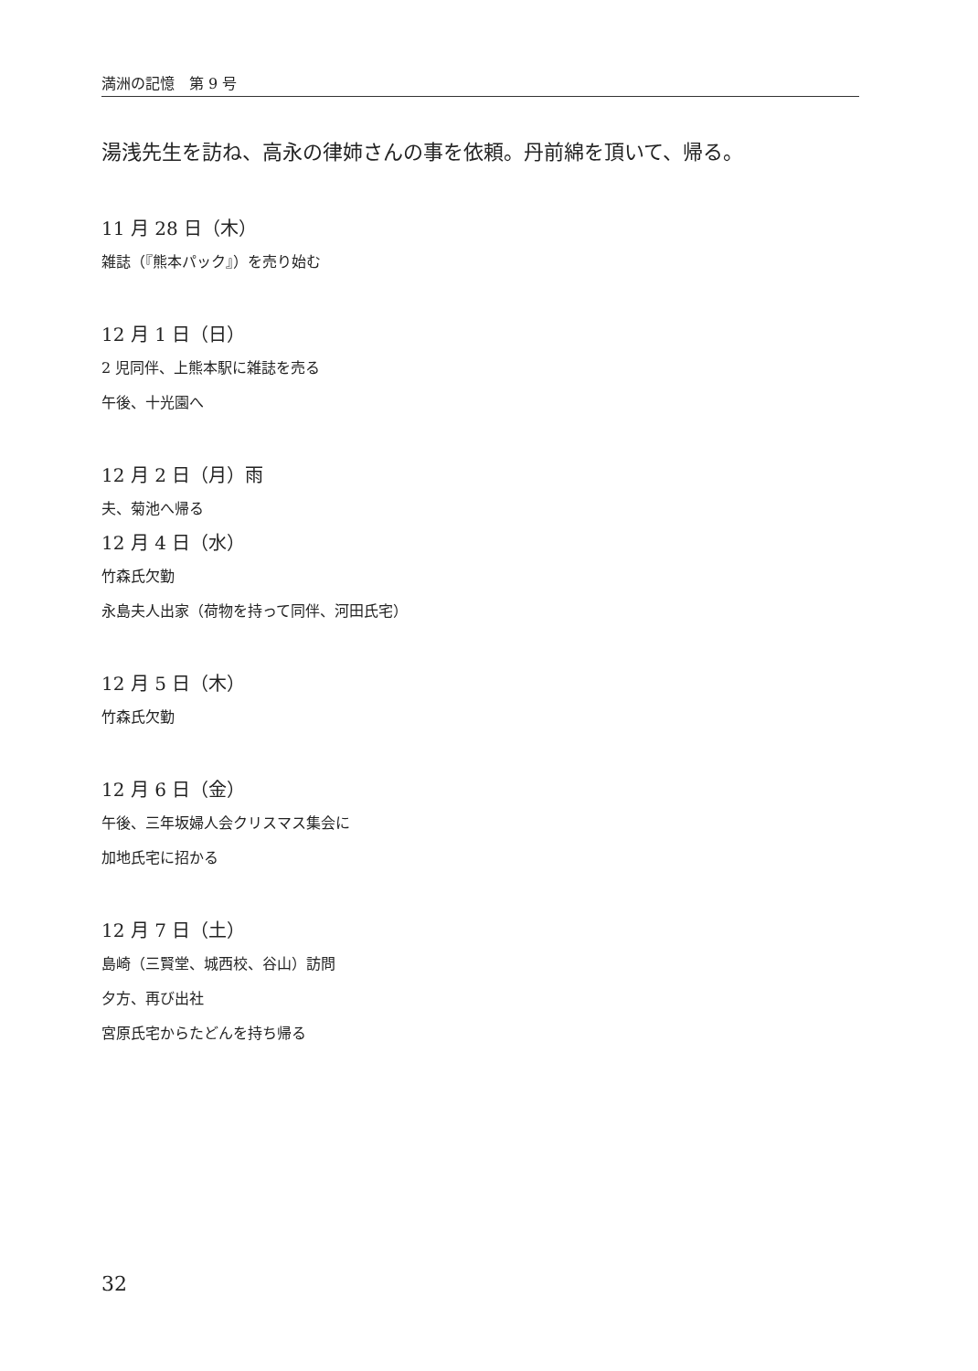満洲の記憶　第 9 号
湯浅先生を訪ね、高永の律姉さんの事を依頼。丹前綿を頂いて、帰る。
11 月 28 日（木）
雑誌（『熊本パック』）を売り始む
12 月 1 日（日）
2 児同伴、上熊本駅に雑誌を売る
午後、十光園へ
12 月 2 日（月）雨
夫、菊池へ帰る
12 月 4 日（水）
竹森氏欠勤
永島夫人出家（荷物を持って同伴、河田氏宅）
12 月 5 日（木）
竹森氏欠勤
12 月 6 日（金）
午後、三年坂婦人会クリスマス集会に
加地氏宅に招かる
12 月 7 日（土）
島崎（三賢堂、城西校、谷山）訪問
夕方、再び出社
宮原氏宅からたどんを持ち帰る
32